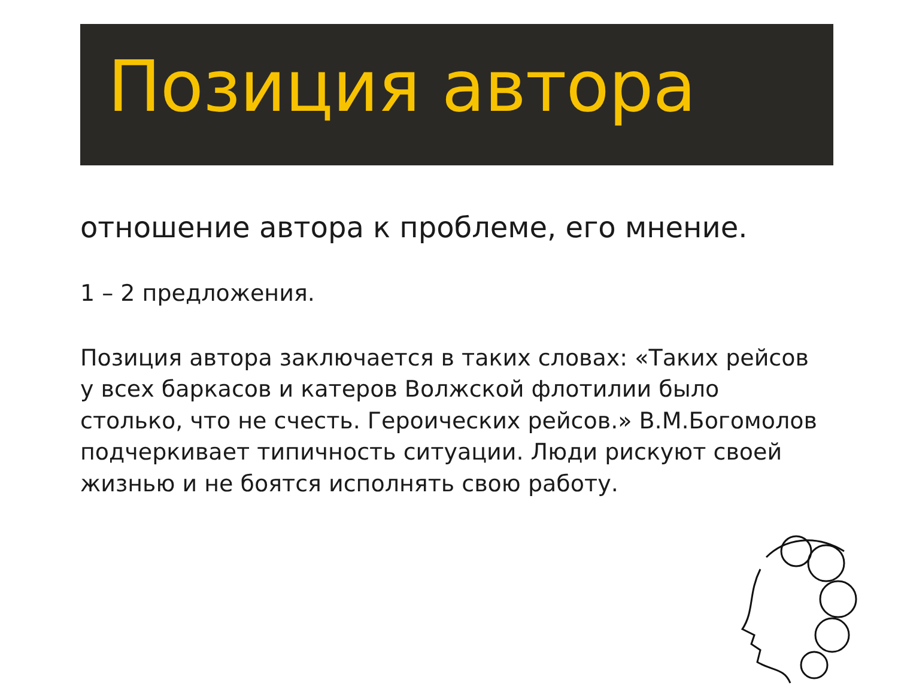Позиция автора
отношение автора к проблеме, его мнение.
1 – 2 предложения.
Позиция автора заключается в таких словах: «Таких рейсов у всех баркасов и катеров Волжской флотилии было столько, что не счесть. Героических рейсов.» В.М.Богомолов подчеркивает типичность ситуации. Люди рискуют своей жизнью и не боятся исполнять свою работу.